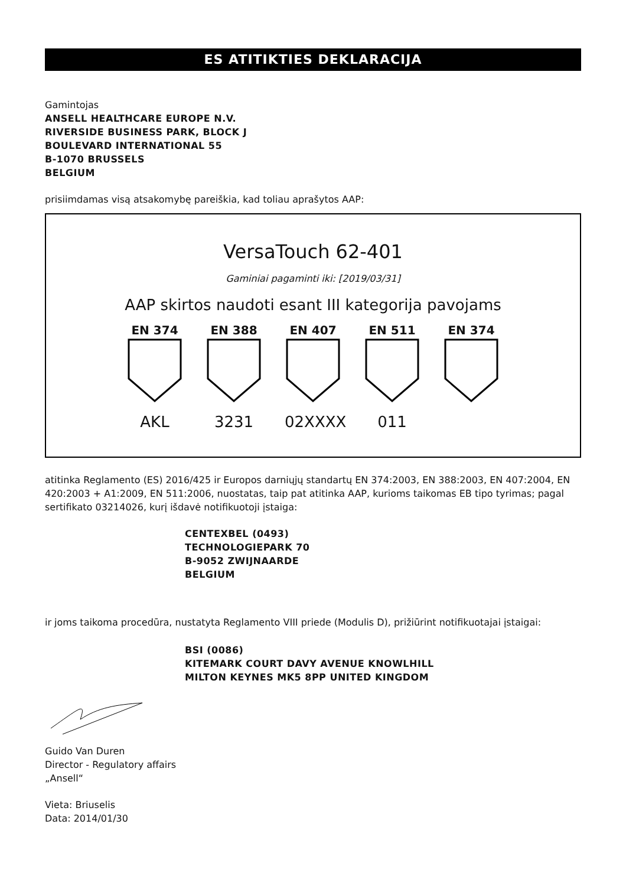ES ATITIKTIES DEKLARACIJA
Gamintojas
ANSELL HEALTHCARE EUROPE N.V.
RIVERSIDE BUSINESS PARK, BLOCK J
BOULEVARD INTERNATIONAL 55
B-1070 BRUSSELS
BELGIUM
prisiimdamas visą atsakomybę pareiškia, kad toliau aprašytos AAP:
VersaTouch 62-401
Gaminiai pagaminti iki: [2019/03/31]
AAP skirtos naudoti esant III kategorija pavojams
EN 374
AKL
EN 388
3231
EN 407
02XXXX
EN 511
011
EN 374
atitinka Reglamento (ES) 2016/425 ir Europos darniųjų standartų EN 374:2003, EN 388:2003, EN 407:2004, EN 420:2003 + A1:2009, EN 511:2006, nuostatas, taip pat atitinka AAP, kurioms taikomas EB tipo tyrimas; pagal sertifikato 03214026, kurį išdavė notifikuotoji įstaiga:
CENTEXBEL (0493)
TECHNOLOGIEPARK 70
B-9052 ZWIJNAARDE
BELGIUM
ir joms taikoma procedūra, nustatyta Reglamento VIII priede (Modulis D), prižiūrint notifikuotajai įstaigai:
BSI (0086)
KITEMARK COURT DAVY AVENUE KNOWLHILL
MILTON KEYNES MK5 8PP UNITED KINGDOM
Guido Van Duren
Director - Regulatory affairs
„Ansell“
Vieta: Briuselis
Data: 2014/01/30